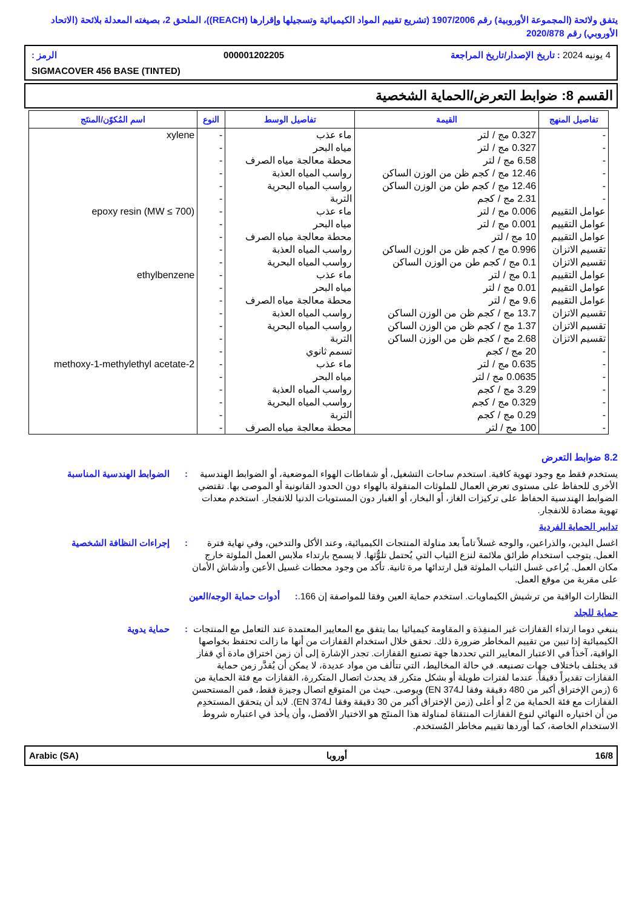يتفق ولائحة (المجموعة الأوروبية) رقم 1907/2006 (تشريع تقييم المواد الكيميائية وتسجيلها وإقرارها (REACH))، الملحق 2، بصيغته المعدلة بلائحة (الاتحاد الأوروبي) رقم 2020/878
4 يونيه 2024 : تاريخ الإصدار/تاريخ المراجعة 000001202205 الرمز :
SIGMACOVER 456 BASE (TINTED)
القسم 8: ضوابط التعرض/الحماية الشخصية
| تفاصيل المنهج | القيمة | تفاصيل الوسط | النوع | اسم المُكوّن/المنتَج |
| --- | --- | --- | --- | --- |
| - | 0.327 مج / لتر | ماء عذب | - | xylene |
| - | 0.327 مج / لتر | مياه البحر | - | |
| - | 6.58 مج / لتر | محطة معالجة مياه الصرف | - | |
| - | 12.46 مج / كجم ظن من الوزن الساكن | رواسب المياه العذبة | - | |
| - | 12.46 مج / كجم طن من الوزن الساكن | رواسب المياه البحرية | - | |
| - | 2.31 مج / كجم | التربة | - | |
| عوامل التقييم | 0.006 مج / لتر | ماء عذب | - | epoxy resin (MW ≤ 700) |
| عوامل التقييم | 0.001 مج / لتر | مياه البحر | - | |
| عوامل التقييم | 10 مج / لتر | محطة معالجة مياه الصرف | - | |
| تقسيم الاتزان | 0.996 مج / كجم ظن من الوزن الساكن | رواسب المياه العذبة | - | |
| تقسيم الاتزان | 0.1 مج / كجم طن من الوزن الساكن | رواسب المياه البحرية | - | |
| عوامل التقييم | 0.1 مج / لتر | ماء عذب | - | ethylbenzene |
| عوامل التقييم | 0.01 مج / لتر | مياه البحر | - | |
| عوامل التقييم | 9.6 مج / لتر | محطة معالجة مياه الصرف | - | |
| تقسيم الاتزان | 13.7 مج / كجم ظن من الوزن الساكن | رواسب المياه العذبة | - | |
| تقسيم الاتزان | 1.37 مج / كجم ظن من الوزن الساكن | رواسب المياه البحرية | - | |
| تقسيم الاتزان | 2.68 مج / كجم ظن من الوزن الساكن | التربة | - | |
| - | 20 مج / كجم | تسمم ثانوي | - | |
| - | 0.635 مج / لتر | ماء عذب | - | 2-methoxy-1-methylethyl acetate |
| - | 0.0635 مج / لتر | مياه البحر | - | |
| - | 3.29 مج / كجم | رواسب المياه العذبة | - | |
| - | 0.329 مج / كجم | رواسب المياه البحرية | - | |
| - | 0.29 مج / كجم | التربة | - | |
| - | 100 مج / لتر | محطة معالجة مياه الصرف | - | |
8.2 ضوابط التعرض
يستخدم فقط مع وجود تهوية كافية. استخدم ساحات التشغيل، أو شفاطات الهواء الموضعية، أو الضوابط الهندسية الأخرى للحفاظ على مستوى تعرض العمال للملوثات المنقولة بالهواء دون الحدود القانونية أو الموصى بها. تقتضي الضوابط الهندسية الحفاظ على تركيزات الغاز، أو البخار، أو الغبار دون المستويات الدنيا للانفجار. استخدم معدات تهوية مضادة للانفجار.
: الضوابط الهندسية المناسبة
تدابير الحماية الفردية
اغسل اليدين، والذراعين، والوجه غسلاً تاماً بعد مناولة المنتجات الكيميائية، وعند الأكل والتدخين، وفي نهاية فترة العمل. يتوجب استخدام طرائق ملائمة لنزع الثياب التي يُحتمل تلوُّثها. لا يسمح بارتداء ملابس العمل الملوثة خارج مكان العمل. يُراعى غسل الثياب الملوثة قبل ارتدائها مرة ثانية. تأكد من وجود محطات غسيل الأعين وأدشاش الأمان على مقربة من موقع العمل.
: إجراءات النظافة الشخصية
النظارات الواقية من ترشيش الكيماويات. استخدم حماية العين وفقا للمواصفة إن 166.
: أدوات حماية الوجه/العين
حماية للجلد
ينبغي دوما ارتداء القفازات غير المنفِذة و المقاومة كيميائيا بما يتفق مع المعايير المعتمدة عند التعامل مع المنتجات الكيميائية إذا تبين من تقييم المخاطر ضرورة ذلك. تحقق خلال استخدام القفازات من أنها ما زالت تحتفظ بخواصها الواقية، آخذاً في الاعتبار المعايير التي تحددها جهة تصنيع القفازات. تجدر الإشارة إلى أن زمن اختراق مادة أي قفاز قد يختلف باختلاف جهات تصنيعه. في حالة المخاليط، التي تتألف من مواد عديدة، لا يمكن أن يُقدَّر زمن حماية القفازات تقديراً دقيقاً. عندما لفترات طويلة أو بشكل متكرر قد يحدث اتصال المتكررة، القفازات مع فئة الحماية من 6 (زمن الإختراق أكبر من 480 دقيقة وفقا لـEN 374) ويوصى. حيث من المتوقع اتصال وجيزة فقط، فمن المستحسن القفازات مع فئة الحماية من 2 أو أعلى (زمن الإختراق أكبر من 30 دقيقة وفقا لـEN 374). لابد أن يتحقق المستخدِم من أن اختياره النهائي لنوع القفازات المنتقاة لمناولة هذا المنتَج هو الاختيار الأفضل، وأن يأخذ في اعتباره شروط الاستخدام الخاصة، كما أوردها تقييم مخاطر المُستخدم.
: حماية يدوية
16/8 أوروبا Arabic (SA)